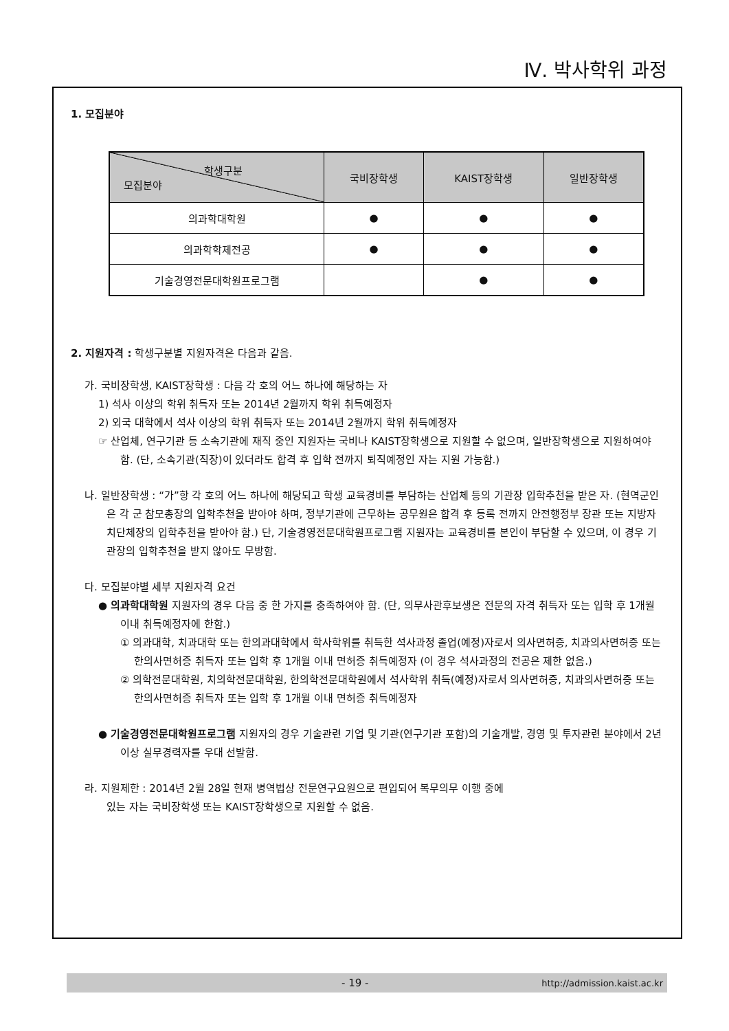Ⅳ. 박사학위 과정
1. 모집분야
| 학생구분 모집분야 | 국비장학생 | KAIST장학생 | 일반장학생 |
| --- | --- | --- | --- |
| 의과학대학원 | ● | ● | ● |
| 의과학학제전공 | ● | ● | ● |
| 기술경영전문대학원프로그램 | | ● | ● |
2. 지원자격 : 학생구분별 지원자격은 다음과 같음.
가. 국비장학생, KAIST장학생 : 다음 각 호의 어느 하나에 해당하는 자
1) 석사 이상의 학위 취득자 또는 2014년 2월까지 학위 취득예정자
2) 외국 대학에서 석사 이상의 학위 취득자 또는 2014년 2월까지 학위 취득예정자
☞ 산업체, 연구기관 등 소속기관에 재직 중인 지원자는 국비나 KAIST장학생으로 지원할 수 없으며, 일반장학생으로 지원하여야 함. (단, 소속기관(직장)이 있더라도 합격 후 입학 전까지 퇴직예정인 자는 지원 가능함.)
나. 일반장학생 : “가”항 각 호의 어느 하나에 해당되고 학생 교육경비를 부담하는 산업체 등의 기관장 입학추천을 받은 자. (현역군인은 각 군 참모총장의 입학추천을 받아야 하며, 정부기관에 근무하는 공무원은 합격 후 등록 전까지 안전행정부 장관 또는 지방자치단체장의 입학추천을 받아야 함.) 단, 기술경영전문대학원프로그램 지원자는 교육경비를 본인이 부담할 수 있으며, 이 경우 기관장의 입학추천을 받지 않아도 무방함.
다. 모집분야별 세부 지원자격 요건
● 의과학대학원 지원자의 경우 다음 중 한 가지를 충족하여야 함. (단, 의무사관후보생은 전문의 자격 취득자 또는 입학 후 1개월 이내 취득예정자에 한함.)
① 의과대학, 치과대학 또는 한의과대학에서 학사학위를 취득한 석사과정 졸업(예정)자로서 의사면허증, 치과의사면허증 또는 한의사면허증 취득자 또는 입학 후 1개월 이내 면허증 취득예정자 (이 경우 석사과정의 전공은 제한 없음.)
② 의학전문대학원, 치의학전문대학원, 한의학전문대학원에서 석사학위 취득(예정)자로서 의사면허증, 치과의사면허증 또는 한의사면허증 취득자 또는 입학 후 1개월 이내 면허증 취득예정자
● 기술경영전문대학원프로그램 지원자의 경우 기술관련 기업 및 기관(연구기관 포함)의 기술개발, 경영 및 투자관련 분야에서 2년 이상 실무경력자를 우대 선발함.
라. 지원제한 : 2014년 2월 28일 현재 병역법상 전문연구요원으로 편입되어 복무의무 이행 중에
있는 자는 국비장학생 또는 KAIST장학생으로 지원할 수 없음.
- 19 - http://admission.kaist.ac.kr